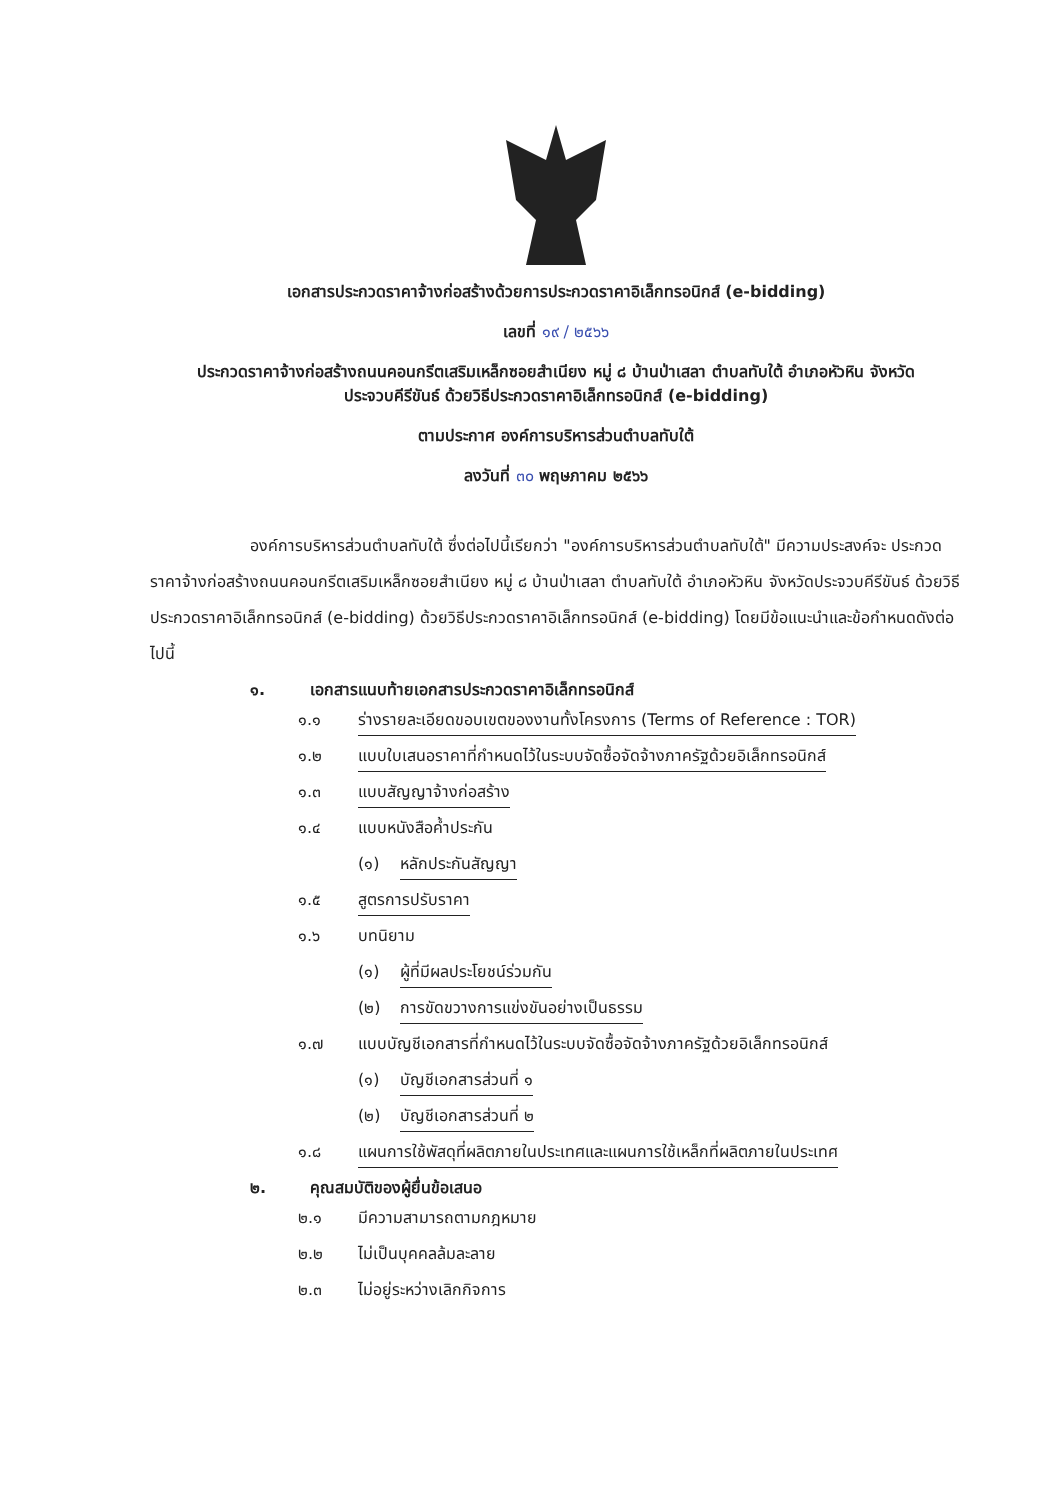เอกสารประกวดราคาจ้างก่อสร้างด้วยการประกวดราคาอิเล็กทรอนิกส์ (e-bidding)
เลขที่ ๑๙ / ๒๕๖๖
ประกวดราคาจ้างก่อสร้างถนนคอนกรีตเสริมเหล็กซอยสำเนียง หมู่ ๘ บ้านป่าเสลา ตำบลทับใต้ อำเภอหัวหิน จังหวัดประจวบคีรีขันธ์ ด้วยวิธีประกวดราคาอิเล็กทรอนิกส์ (e-bidding)
ตามประกาศ องค์การบริหารส่วนตำบลทับใต้
ลงวันที่ ๓๐ พฤษภาคม ๒๕๖๖
องค์การบริหารส่วนตำบลทับใต้ ซึ่งต่อไปนี้เรียกว่า "องค์การบริหารส่วนตำบลทับใต้" มีความประสงค์จะ ประกวดราคาจ้างก่อสร้างถนนคอนกรีตเสริมเหล็กซอยสำเนียง หมู่ ๘ บ้านป่าเสลา ตำบลทับใต้ อำเภอหัวหิน จังหวัดประจวบคีรีขันธ์ ด้วยวิธีประกวดราคาอิเล็กทรอนิกส์ (e-bidding) ด้วยวิธีประกวดราคาอิเล็กทรอนิกส์ (e-bidding) โดยมีข้อแนะนำและข้อกำหนดดังต่อไปนี้
๑. เอกสารแนบท้ายเอกสารประกวดราคาอิเล็กทรอนิกส์
๑.๑ ร่างรายละเอียดขอบเขตของงานทั้งโครงการ (Terms of Reference : TOR)
๑.๒ แบบใบเสนอราคาที่กำหนดไว้ในระบบจัดซื้อจัดจ้างภาครัฐด้วยอิเล็กทรอนิกส์
๑.๓ แบบสัญญาจ้างก่อสร้าง
๑.๔ แบบหนังสือค้ำประกัน
(๑) หลักประกันสัญญา
๑.๕ สูตรการปรับราคา
๑.๖ บทนิยาม
(๑) ผู้ที่มีผลประโยชน์ร่วมกัน
(๒) การขัดขวางการแข่งขันอย่างเป็นธรรม
๑.๗ แบบบัญชีเอกสารที่กำหนดไว้ในระบบจัดซื้อจัดจ้างภาครัฐด้วยอิเล็กทรอนิกส์
(๑) บัญชีเอกสารส่วนที่ ๑
(๒) บัญชีเอกสารส่วนที่ ๒
๑.๘ แผนการใช้พัสดุที่ผลิตภายในประเทศและแผนการใช้เหล็กที่ผลิตภายในประเทศ
๒. คุณสมบัติของผู้ยื่นข้อเสนอ
๒.๑ มีความสามารถตามกฎหมาย
๒.๒ ไม่เป็นบุคคลล้มละลาย
๒.๓ ไม่อยู่ระหว่างเลิกกิจการ